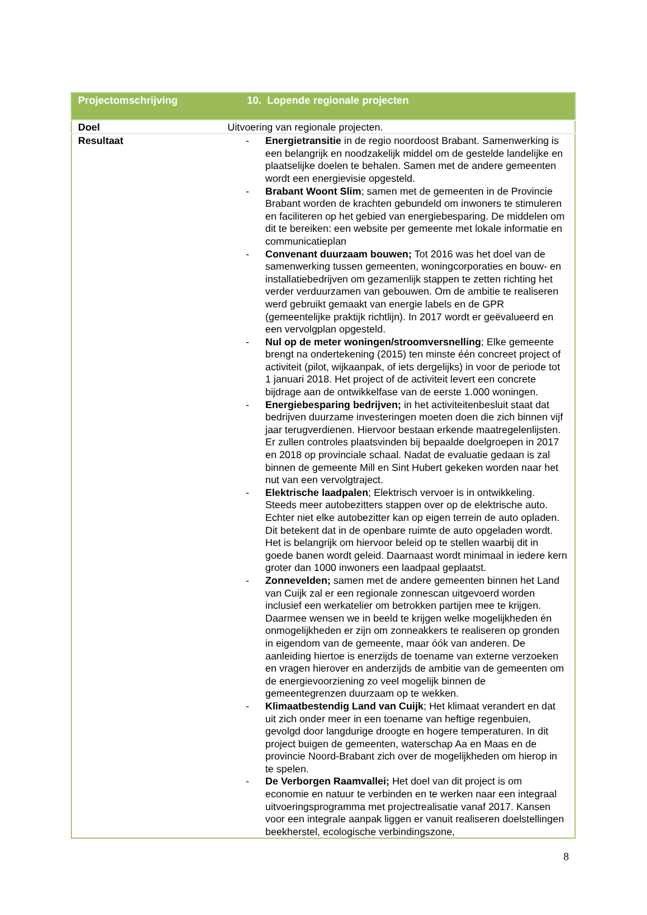| Projectomschrijving | 10. Lopende regionale projecten |
| --- | --- |
| Doel | Uitvoering van regionale projecten. |
| Resultaat | - Energietransitie in de regio noordoost Brabant. Samenwerking is een belangrijk en noodzakelijk middel om de gestelde landelijke en plaatselijke doelen te behalen. Samen met de andere gemeenten wordt een energievisie opgesteld. - Brabant Woont Slim ; samen met de gemeenten in de Provincie Brabant worden de krachten gebundeld om inwoners te stimuleren en faciliteren op het gebied van energiebesparing. De middelen om dit te bereiken: een website per gemeente met lokale informatie en communicatieplan - Convenant duurzaam bouwen; Tot 2016 was het doel van de samenwerking tussen gemeenten, woningcorporaties en bouw- en installatiebedrijven om gezamenlijk stappen te zetten richting het verder verduurzamen van gebouwen. Om de ambitie te realiseren werd gebruikt gemaakt van energie labels en de GPR (gemeentelijke praktijk richtlijn). In 2017 wordt er geëvalueerd en een vervolgplan opgesteld. - Nul op de meter woningen/stroomversnelling ; Elke gemeente brengt na ondertekening (2015) ten minste één concreet project of activiteit (pilot, wijkaanpak, of iets dergelijks) in voor de periode tot 1 januari 2018. Het project of de activiteit levert een concrete bijdrage aan de ontwikkelfase van de eerste 1.000 woningen. - Energiebesparing bedrijven; in het activiteitenbesluit staat dat bedrijven duurzame investeringen moeten doen die zich binnen vijf jaar terugverdienen. Hiervoor bestaan erkende maatregelenlijsten. Er zullen controles plaatsvinden bij bepaalde doelgroepen in 2017 en 2018 op provinciale schaal. Nadat de evaluatie gedaan is zal binnen de gemeente Mill en Sint Hubert gekeken worden naar het nut van een vervolgtraject. - Elektrische laadpalen ; Elektrisch vervoer is in ontwikkeling. Steeds meer autobezitters stappen over op de elektrische auto. Echter niet elke autobezitter kan op eigen terrein de auto opladen. Dit betekent dat in de openbare ruimte de auto opgeladen wordt. Het is belangrijk om hiervoor beleid op te stellen waarbij dit in goede banen wordt geleid. Daarnaast wordt minimaal in iedere kern groter dan 1000 inwoners een laadpaal geplaatst. - Zonnevelden; samen met de andere gemeenten binnen het Land van Cuijk zal er een regionale zonnescan uitgevoerd worden inclusief een werkatelier om betrokken partijen mee te krijgen. Daarmee wensen we in beeld te krijgen welke mogelijkheden én onmogelijkheden er zijn om zonneakkers te realiseren op gronden in eigendom van de gemeente, maar óók van anderen. De aanleiding hiertoe is enerzijds de toename van externe verzoeken en vragen hierover en anderzijds de ambitie van de gemeenten om de energievoorziening zo veel mogelijk binnen de gemeentegrenzen duurzaam op te wekken. - Klimaatbestendig Land van Cuijk ; Het klimaat verandert en dat uit zich onder meer in een toename van heftige regenbuien, gevolgd door langdurige droogte en hogere temperaturen. In dit project buigen de gemeenten, waterschap Aa en Maas en de provincie Noord-Brabant zich over de mogelijkheden om hierop in te spelen. - De Verborgen Raamvallei; Het doel van dit project is om economie en natuur te verbinden en te werken naar een integraal uitvoeringsprogramma met projectrealisatie vanaf 2017. Kansen voor een integrale aanpak liggen er vanuit realiseren doelstellingen beekherstel, ecologische verbindingszone, |
8